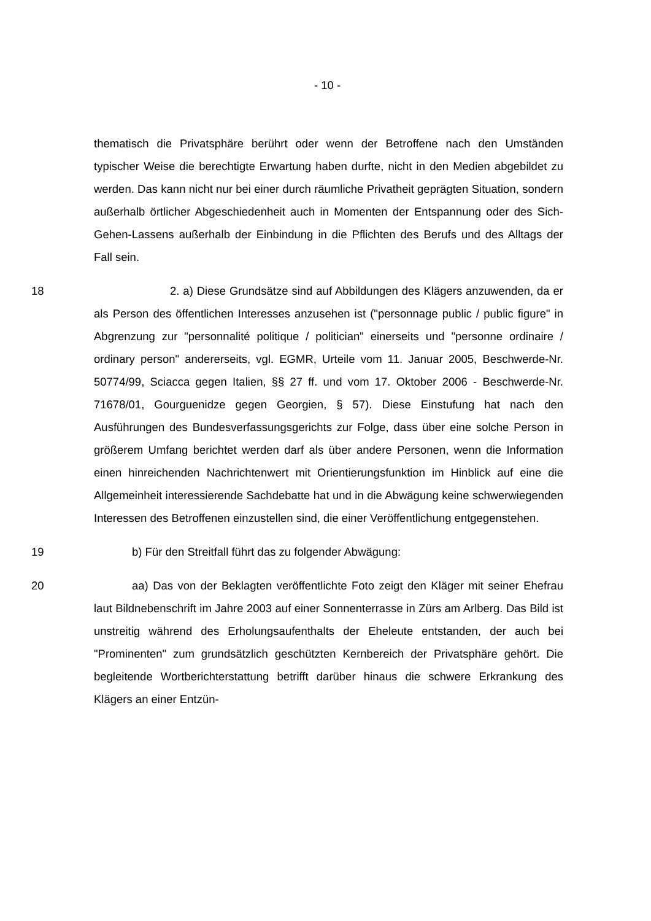- 10 -
thematisch die Privatsphäre berührt oder wenn der Betroffene nach den Umständen typischer Weise die berechtigte Erwartung haben durfte, nicht in den Medien abgebildet zu werden. Das kann nicht nur bei einer durch räumliche Privatheit geprägten Situation, sondern außerhalb örtlicher Abgeschiedenheit auch in Momenten der Entspannung oder des Sich-Gehen-Lassens außerhalb der Einbindung in die Pflichten des Berufs und des Alltags der Fall sein.
18 2. a) Diese Grundsätze sind auf Abbildungen des Klägers anzuwenden, da er als Person des öffentlichen Interesses anzusehen ist ("personnage public / public figure" in Abgrenzung zur "personnalité politique / politician" einerseits und "personne ordinaire / ordinary person" andererseits, vgl. EGMR, Urteile vom 11. Januar 2005, Beschwerde-Nr. 50774/99, Sciacca gegen Italien, §§ 27 ff. und vom 17. Oktober 2006 - Beschwerde-Nr. 71678/01, Gourguenidze gegen Georgien, § 57). Diese Einstufung hat nach den Ausführungen des Bundesverfassungsgerichts zur Folge, dass über eine solche Person in größerem Umfang berichtet werden darf als über andere Personen, wenn die Information einen hinreichenden Nachrichtenwert mit Orientierungsfunktion im Hinblick auf eine die Allgemeinheit interessierende Sachdebatte hat und in die Abwägung keine schwerwiegenden Interessen des Betroffenen einzustellen sind, die einer Veröffentlichung entgegenstehen.
19 b) Für den Streitfall führt das zu folgender Abwägung:
20 aa) Das von der Beklagten veröffentlichte Foto zeigt den Kläger mit seiner Ehefrau laut Bildnebenschrift im Jahre 2003 auf einer Sonnenterrasse in Zürs am Arlberg. Das Bild ist unstreitig während des Erholungsaufenthalts der Eheleute entstanden, der auch bei "Prominenten" zum grundsätzlich geschützten Kernbereich der Privatsphäre gehört. Die begleitende Wortberichterstattung betrifft darüber hinaus die schwere Erkrankung des Klägers an einer Entzün-